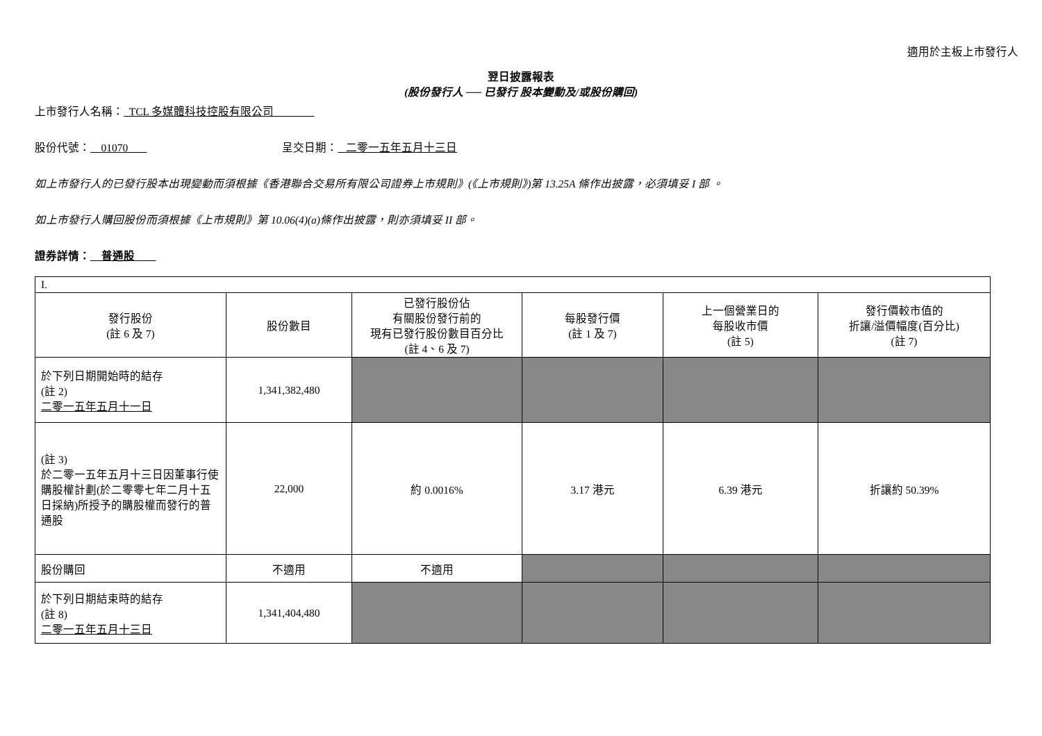適用於主板上市發行人
翌日披露報表
(股份發行人 ── 已發行 股本變動及/或股份購回)
上市發行人名稱： TCL 多媒體科技控股有限公司
股份代號： 01070 呈交日期： 二零一五年五月十三日
如上市發行人的已發行股本出現變動而須根據《香港聯合交易所有限公司證券上市規則》(《上市規則》)第 13.25A 條作出披露，必須填妥 I 部 。
如上市發行人購回股份而須根據《上市規則》第 10.06(4)(a)條作出披露，則亦須填妥 II 部。
證券詳情： 普通股
| I. | | | | | |
| 發行股份 (註 6 及 7) | 股份數目 | 已發行股份佔 有關股份發行前的 現有已發行股份數目百分比 (註 4、6 及 7) | 每股發行價 (註 1 及 7) | 上一個營業日的 每股收市價 (註 5) | 發行價較市值的 折讓/溢價幅度(百分比) (註 7) |
| 於下列日期開始時的結存 (註 2) 二零一五年五月十一日 | 1,341,382,480 | | | | |
| (註 3) 於二零一五年五月十三日因董事行使購股權計劃(於二零零七年二月十五日採納)所授予的購股權而發行的普通股 | 22,000 | 約 0.0016% | 3.17 港元 | 6.39 港元 | 折讓約 50.39% |
| 股份購回 | 不適用 | 不適用 | | | |
| 於下列日期結束時的結存 (註 8) 二零一五年五月十三日 | 1,341,404,480 | | | | |